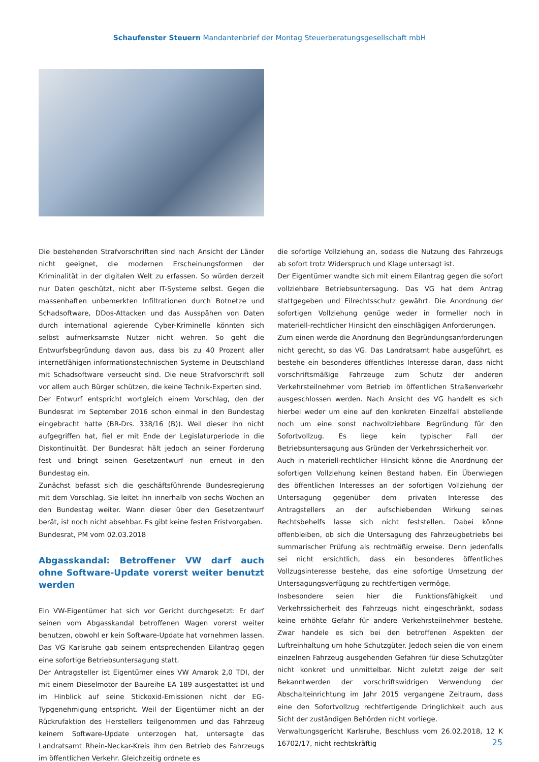Schaufenster Steuern Mandantenbrief der Montag Steuerberatungsgesellschaft mbH
Die bestehenden Strafvorschriften sind nach Ansicht der Länder nicht geeignet, die modernen Erscheinungsformen der Kriminalität in der digitalen Welt zu erfassen. So würden derzeit nur Daten geschützt, nicht aber IT-Systeme selbst. Gegen die massenhaften unbemerkten Infiltrationen durch Botnetze und Schadsoftware, DDos-Attacken und das Ausspähen von Daten durch international agierende Cyber-Kriminelle könnten sich selbst aufmerksamste Nutzer nicht wehren. So geht die Entwurfsbegründung davon aus, dass bis zu 40 Prozent aller internetfähigen informationstechnischen Systeme in Deutschland mit Schadsoftware verseucht sind. Die neue Strafvorschrift soll vor allem auch Bürger schützen, die keine Technik-Experten sind.
Der Entwurf entspricht wortgleich einem Vorschlag, den der Bundesrat im September 2016 schon einmal in den Bundestag eingebracht hatte (BR-Drs. 338/16 (B)). Weil dieser ihn nicht aufgegriffen hat, fiel er mit Ende der Legislaturperiode in die Diskontinuität. Der Bundesrat hält jedoch an seiner Forderung fest und bringt seinen Gesetzentwurf nun erneut in den Bundestag ein.
Zunächst befasst sich die geschäftsführende Bundesregierung mit dem Vorschlag. Sie leitet ihn innerhalb von sechs Wochen an den Bundestag weiter. Wann dieser über den Gesetzentwurf berät, ist noch nicht absehbar. Es gibt keine festen Fristvorgaben.
Bundesrat, PM vom 02.03.2018
Abgasskandal: Betroffener VW darf auch ohne Software-Update vorerst weiter benutzt werden
Ein VW-Eigentümer hat sich vor Gericht durchgesetzt: Er darf seinen vom Abgasskandal betroffenen Wagen vorerst weiter benutzen, obwohl er kein Software-Update hat vornehmen lassen. Das VG Karlsruhe gab seinem entsprechenden Eilantrag gegen eine sofortige Betriebsuntersagung statt.
Der Antragsteller ist Eigentümer eines VW Amarok 2,0 TDI, der mit einem Dieselmotor der Baureihe EA 189 ausgestattet ist und im Hinblick auf seine Stickoxid-Emissionen nicht der EG-Typgenehmigung entspricht. Weil der Eigentümer nicht an der Rückrufaktion des Herstellers teilgenommen und das Fahrzeug keinem Software-Update unterzogen hat, untersagte das Landratsamt Rhein-Neckar-Kreis ihm den Betrieb des Fahrzeugs im öffentlichen Verkehr. Gleichzeitig ordnete es
die sofortige Vollziehung an, sodass die Nutzung des Fahrzeugs ab sofort trotz Widerspruch und Klage untersagt ist.
Der Eigentümer wandte sich mit einem Eilantrag gegen die sofort vollziehbare Betriebsuntersagung. Das VG hat dem Antrag stattgegeben und Eilrechtsschutz gewährt. Die Anordnung der sofortigen Vollziehung genüge weder in formeller noch in materiell-rechtlicher Hinsicht den einschlägigen Anforderungen.
Zum einen werde die Anordnung den Begründungsanforderungen nicht gerecht, so das VG. Das Landratsamt habe ausgeführt, es bestehe ein besonderes öffentliches Interesse daran, dass nicht vorschriftsmäßige Fahrzeuge zum Schutz der anderen Verkehrsteilnehmer vom Betrieb im öffentlichen Straßenverkehr ausgeschlossen werden. Nach Ansicht des VG handelt es sich hierbei weder um eine auf den konkreten Einzelfall abstellende noch um eine sonst nachvollziehbare Begründung für den Sofortvollzug. Es liege kein typischer Fall der Betriebsuntersagung aus Gründen der Verkehrssicherheit vor.
Auch in materiell-rechtlicher Hinsicht könne die Anordnung der sofortigen Vollziehung keinen Bestand haben. Ein Überwiegen des öffentlichen Interesses an der sofortigen Vollziehung der Untersagung gegenüber dem privaten Interesse des Antragstellers an der aufschiebenden Wirkung seines Rechtsbehelfs lasse sich nicht feststellen. Dabei könne offenbleiben, ob sich die Untersagung des Fahrzeugbetriebs bei summarischer Prüfung als rechtmäßig erweise. Denn jedenfalls sei nicht ersichtlich, dass ein besonderes öffentliches Vollzugsinteresse bestehe, das eine sofortige Umsetzung der Untersagungsverfügung zu rechtfertigen vermöge.
Insbesondere seien hier die Funktionsfähigkeit und Verkehrssicherheit des Fahrzeugs nicht eingeschränkt, sodass keine erhöhte Gefahr für andere Verkehrsteilnehmer bestehe. Zwar handele es sich bei den betroffenen Aspekten der Luftreinhaltung um hohe Schutzgüter. Jedoch seien die von einem einzelnen Fahrzeug ausgehenden Gefahren für diese Schutzgüter nicht konkret und unmittelbar. Nicht zuletzt zeige der seit Bekanntwerden der vorschriftswidrigen Verwendung der Abschalteinrichtung im Jahr 2015 vergangene Zeitraum, dass eine den Sofortvollzug rechtfertigende Dringlichkeit auch aus Sicht der zuständigen Behörden nicht vorliege.
Verwaltungsgericht Karlsruhe, Beschluss vom 26.02.2018, 12 K 16702/17, nicht rechtskräftig
25